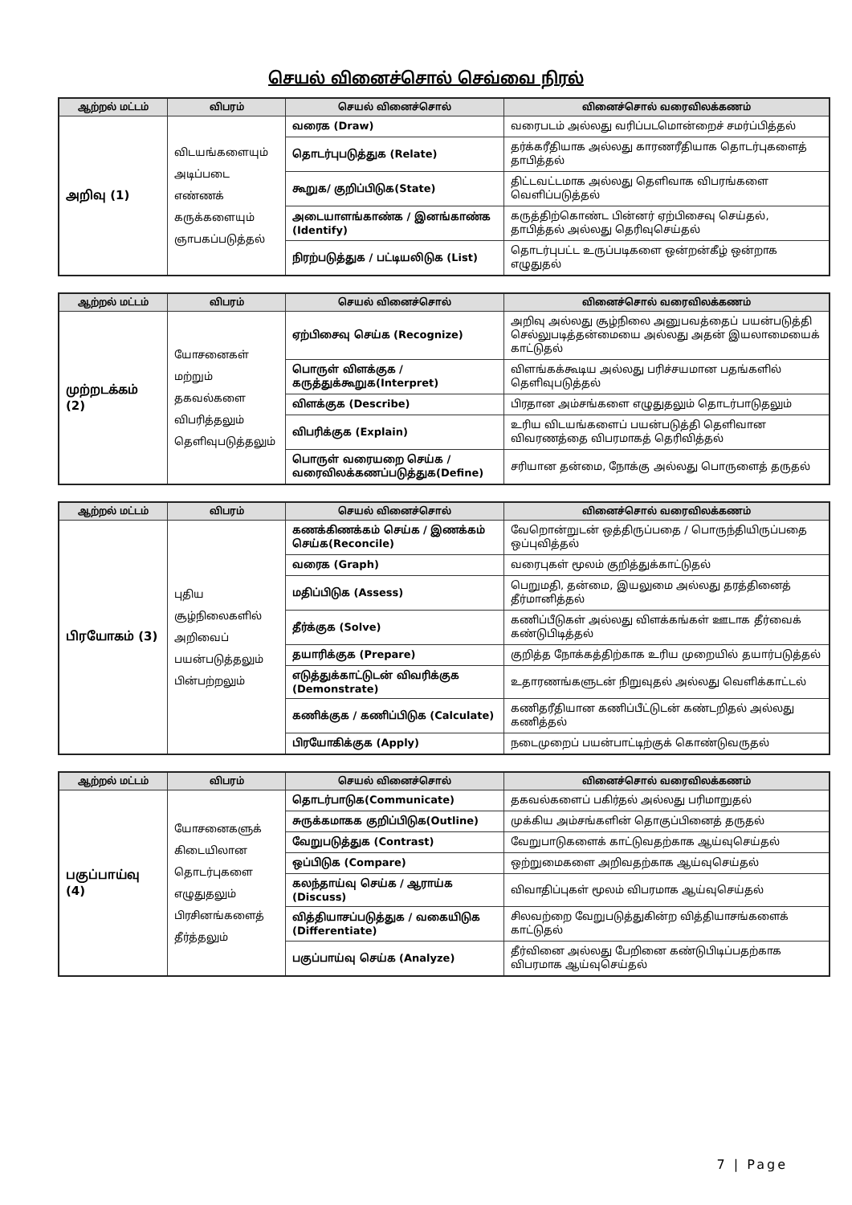செயல் வினைச்சொல் செவ்வை நிரல்
| ஆற்றல் மட்டம் | விபரம் | செயல் வினைச்சொல் | வினைச்சொல் வரைவிலக்கணம் |
| --- | --- | --- | --- |
| அறிவு (1) | விடயங்களையும் அடிப்படை எண்ணக் கருக்களையும் ஞாபகப்படுத்தல் | வரைக (Draw) | வரைபடம் அல்லது வரிப்படமொன்றைச் சமர்ப்பித்தல் |
| | | தொடர்புபடுத்துக (Relate) | தர்க்கரீதியாக அல்லது காரணரீதியாக தொடர்புகளைத் தாபித்தல் |
| | | கூறுக/ குறிப்பிடுக(State) | திட்டவட்டமாக அல்லது தெளிவாக விபரங்களை வெளிப்படுத்தல் |
| | | அடையாளங்காண்க / இனங்காண்க (Identify) | கருத்திற்கொண்ட பின்னர் ஏற்பிசைவு செய்தல், தாபித்தல் அல்லது தெரிவுசெய்தல் |
| | | நிரற்படுத்துக / பட்டியலிடுக (List) | தொடர்புபட்ட உருப்படிகளை ஒன்றன்கீழ் ஒன்றாக எழுதுதல் |
| ஆற்றல் மட்டம் | விபரம் | செயல் வினைச்சொல் | வினைச்சொல் வரைவிலக்கணம் |
| --- | --- | --- | --- |
| முற்றடக்கம் (2) | யோசனைகள் மற்றும் தகவல்களை விபரித்தலும் தெளிவுபடுத்தலும் | ஏற்பிசைவு செய்க (Recognize) | அறிவு அல்லது சூழ்நிலை அனுபவத்தைப் பயன்படுத்தி செல்லுபடித்தன்மையை அல்லது அதன் இயலாமையைக் காட்டுதல் |
| | | பொருள் விளக்குக / கருத்துக்கூறுக(Interpret) | விளங்கக்கூடிய அல்லது பரிச்சயமான பதங்களில் தெளிவுபடுத்தல் |
| | | விளக்குக (Describe) | பிரதான அம்சங்களை எழுதுதலும் தொடர்பாடுதலும் |
| | | விபரிக்குக (Explain) | உரிய விடயங்களைப் பயன்படுத்தி தெளிவான விவரணத்தை விபரமாகத் தெரிவித்தல் |
| | | பொருள் வரையறை செய்க / வரைவிலக்கணப்படுத்துக(Define) | சரியான தன்மை, நோக்கு அல்லது பொருளைத் தருதல் |
| ஆற்றல் மட்டம் | விபரம் | செயல் வினைச்சொல் | வினைச்சொல் வரைவிலக்கணம் |
| --- | --- | --- | --- |
| பிரயோகம் (3) | புதிய சூழ்நிலைகளில் அறிவைப் பயன்படுத்தலும் பின்பற்றலும் | கணக்கிணக்கம் செய்க / இணக்கம் செய்க(Reconcile) | வேறொன்றுடன் ஒத்திருப்பதை / பொருந்தியிருப்பதை ஒப்புவித்தல் |
| | | வரைக (Graph) | வரைபுகள் மூலம் குறித்துக்காட்டுதல் |
| | | மதிப்பிடுக (Assess) | பெறுமதி, தன்மை, இயலுமை அல்லது தரத்தினைத் தீர்மானித்தல் |
| | | தீர்க்குக (Solve) | கணிப்பீடுகள் அல்லது விளக்கங்கள் ஊடாக தீர்வைக் கண்டுபிடித்தல் |
| | | தயாரிக்குக (Prepare) | குறித்த நோக்கத்திற்காக உரிய முறையில் தயார்படுத்தல் |
| | | எடுத்துக்காட்டுடன் விவரிக்குக (Demonstrate) | உதாரணங்களுடன் நிறுவுதல் அல்லது வெளிக்காட்டல் |
| | | கணிக்குக / கணிப்பிடுக (Calculate) | கணிதரீதியான கணிப்பீட்டுடன் கண்டறிதல் அல்லது கணித்தல் |
| | | பிரயோகிக்குக (Apply) | நடைமுறைப் பயன்பாட்டிற்குக் கொண்டுவருதல் |
| ஆற்றல் மட்டம் | விபரம் | செயல் வினைச்சொல் | வினைச்சொல் வரைவிலக்கணம் |
| --- | --- | --- | --- |
| பகுப்பாய்வு (4) | யோசனைகளுக் கிடையிலான தொடர்புகளை எழுதுதலும் பிரசினங்களைத் தீர்த்தலும் | தொடர்பாடுக(Communicate) | தகவல்களைப் பகிர்தல் அல்லது பரிமாறுதல் |
| | | சுருக்கமாகக குறிப்பிடுக(Outline) | முக்கிய அம்சங்களின் தொகுப்பினைத் தருதல் |
| | | வேறுபடுத்துக (Contrast) | வேறுபாடுகளைக் காட்டுவதற்காக ஆய்வுசெய்தல் |
| | | ஒப்பிடுக (Compare) | ஒற்றுமைகளை அறிவதற்காக ஆய்வுசெய்தல் |
| | | கலந்தாய்வு செய்க / ஆராய்க (Discuss) | விவாதிப்புகள் மூலம் விபரமாக ஆய்வுசெய்தல் |
| | | வித்தியாசப்படுத்துக / வகையிடுக (Differentiate) | சிலவற்றை வேறுபடுத்துகின்ற வித்தியாசங்களைக் காட்டுதல் |
| | | பகுப்பாய்வு செய்க (Analyze) | தீர்வினை அல்லது பேறினை கண்டுபிடிப்பதற்காக விபரமாக ஆய்வுசெய்தல் |
7 | Page